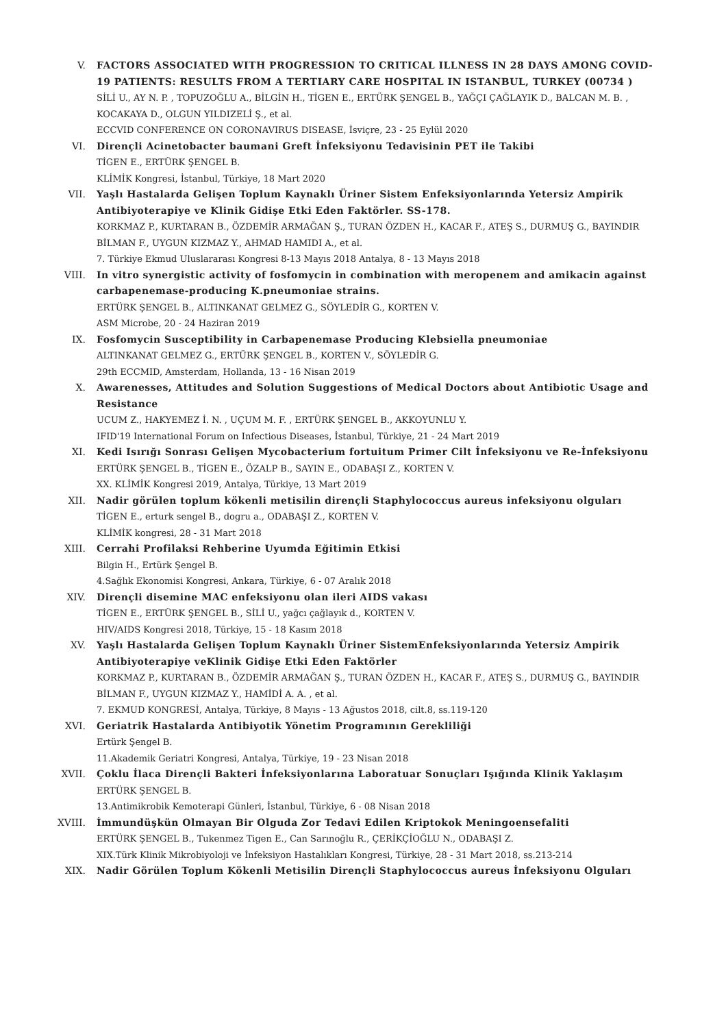V. FACTORS ASSOCIATED WITH PROGRESSION TO CRITICAL ILLNESS IN 28 DAYS AMONG COVID-19 PATIENTS: RESULTS FROM A TERTIARY CARE HOSPITAL IN ISTANBUL, TURKEY (00734 )
SİLİ U., AY N. P. , TOPUZOĞLU A., BİLGİN H., TİGEN E., ERTÜRK ŞENGEL B., YAĞÇI ÇAĞLAYIK D., BALCAN M. B. , KOCAKAYA D., OLGUN YILDIZELİ Ş., et al.
ECCVID CONFERENCE ON CORONAVIRUS DISEASE, İsviçre, 23 - 25 Eylül 2020
VI. Dirençli Acinetobacter baumani Greft İnfeksiyonu Tedavisinin PET ile Takibi
TİGEN E., ERTÜRK ŞENGEL B.
KLİMİK Kongresi, İstanbul, Türkiye, 18 Mart 2020
VII. Yaşlı Hastalarda Gelişen Toplum Kaynaklı Üriner Sistem Enfeksiyonlarında Yetersiz Ampirik Antibiyoterapiye ve Klinik Gidişe Etki Eden Faktörler. SS-178.
KORKMAZ P., KURTARAN B., ÖZDEMİR ARMAĞAN Ş., TURAN ÖZDEN H., KACAR F., ATEŞ S., DURMUŞ G., BAYINDIR BİLMAN F., UYGUN KIZMAZ Y., AHMAD HAMIDI A., et al.
7. Türkiye Ekmud Uluslararası Kongresi 8-13 Mayıs 2018 Antalya, 8 - 13 Mayıs 2018
VIII. In vitro synergistic activity of fosfomycin in combination with meropenem and amikacin against carbapenemase-producing K.pneumoniae strains.
ERTÜRK ŞENGEL B., ALTINKANAT GELMEZ G., SÖYLEDİR G., KORTEN V.
ASM Microbe, 20 - 24 Haziran 2019
IX. Fosfomycin Susceptibility in Carbapenemase Producing Klebsiella pneumoniae
ALTINKANAT GELMEZ G., ERTÜRK ŞENGEL B., KORTEN V., SÖYLEDİR G.
29th ECCMID, Amsterdam, Hollanda, 13 - 16 Nisan 2019
X. Awarenesses, Attitudes and Solution Suggestions of Medical Doctors about Antibiotic Usage and Resistance
UCUM Z., HAKYEMEZ İ. N. , UÇUM M. F. , ERTÜRK ŞENGEL B., AKKOYUNLU Y.
IFID'19 International Forum on Infectious Diseases, İstanbul, Türkiye, 21 - 24 Mart 2019
XI. Kedi Isırığı Sonrası Gelişen Mycobacterium fortuitum Primer Cilt İnfeksiyonu ve Re-İnfeksiyonu
ERTÜRK ŞENGEL B., TİGEN E., ÖZALP B., SAYIN E., ODABAŞI Z., KORTEN V.
XX. KLİMİK Kongresi 2019, Antalya, Türkiye, 13 Mart 2019
XII. Nadir görülen toplum kökenli metisilin dirençli Staphylococcus aureus infeksiyonu olguları
TİGEN E., erturk sengel B., dogru a., ODABAŞI Z., KORTEN V.
KLİMİK kongresi, 28 - 31 Mart 2018
XIII. Cerrahi Profilaksi Rehberine Uyumda Eğitimin Etkisi
Bilgin H., Ertürk Şengel B.
4.Sağlık Ekonomisi Kongresi, Ankara, Türkiye, 6 - 07 Aralık 2018
XIV. Dirençli disemine MAC enfeksiyonu olan ileri AIDS vakası
TİGEN E., ERTÜRK ŞENGEL B., SİLİ U., yağcı çağlayık d., KORTEN V.
HIV/AIDS Kongresi 2018, Türkiye, 15 - 18 Kasım 2018
XV. Yaşlı Hastalarda Gelişen Toplum Kaynaklı Üriner SistemEnfeksiyonlarında Yetersiz Ampirik Antibiyoterapiye veKlinik Gidişe Etki Eden Faktörler
KORKMAZ P., KURTARAN B., ÖZDEMİR ARMAĞAN Ş., TURAN ÖZDEN H., KACAR F., ATEŞ S., DURMUŞ G., BAYINDIR BİLMAN F., UYGUN KIZMAZ Y., HAMİDİ A. A. , et al.
7. EKMUD KONGRESİ, Antalya, Türkiye, 8 Mayıs - 13 Ağustos 2018, cilt.8, ss.119-120
XVI. Geriatrik Hastalarda Antibiyotik Yönetim Programının Gerekliliği
Ertürk Şengel B.
11.Akademik Geriatri Kongresi, Antalya, Türkiye, 19 - 23 Nisan 2018
XVII. Çoklu İlaca Dirençli Bakteri İnfeksiyonlarına Laboratuar Sonuçları Işığında Klinik Yaklaşım
ERTÜRK ŞENGEL B.
13.Antimikrobik Kemoterapi Günleri, İstanbul, Türkiye, 6 - 08 Nisan 2018
XVIII. İmmundüşkün Olmayan Bir Olguda Zor Tedavi Edilen Kriptokok Meningoensefaliti
ERTÜRK ŞENGEL B., Tukenmez Tigen E., Can Sarınoğlu R., ÇERİKÇİOĞLU N., ODABAŞI Z.
XIX.Türk Klinik Mikrobiyoloji ve İnfeksiyon Hastalıkları Kongresi, Türkiye, 28 - 31 Mart 2018, ss.213-214
XIX. Nadir Görülen Toplum Kökenli Metisilin Dirençli Staphylococcus aureus İnfeksiyonu Olguları